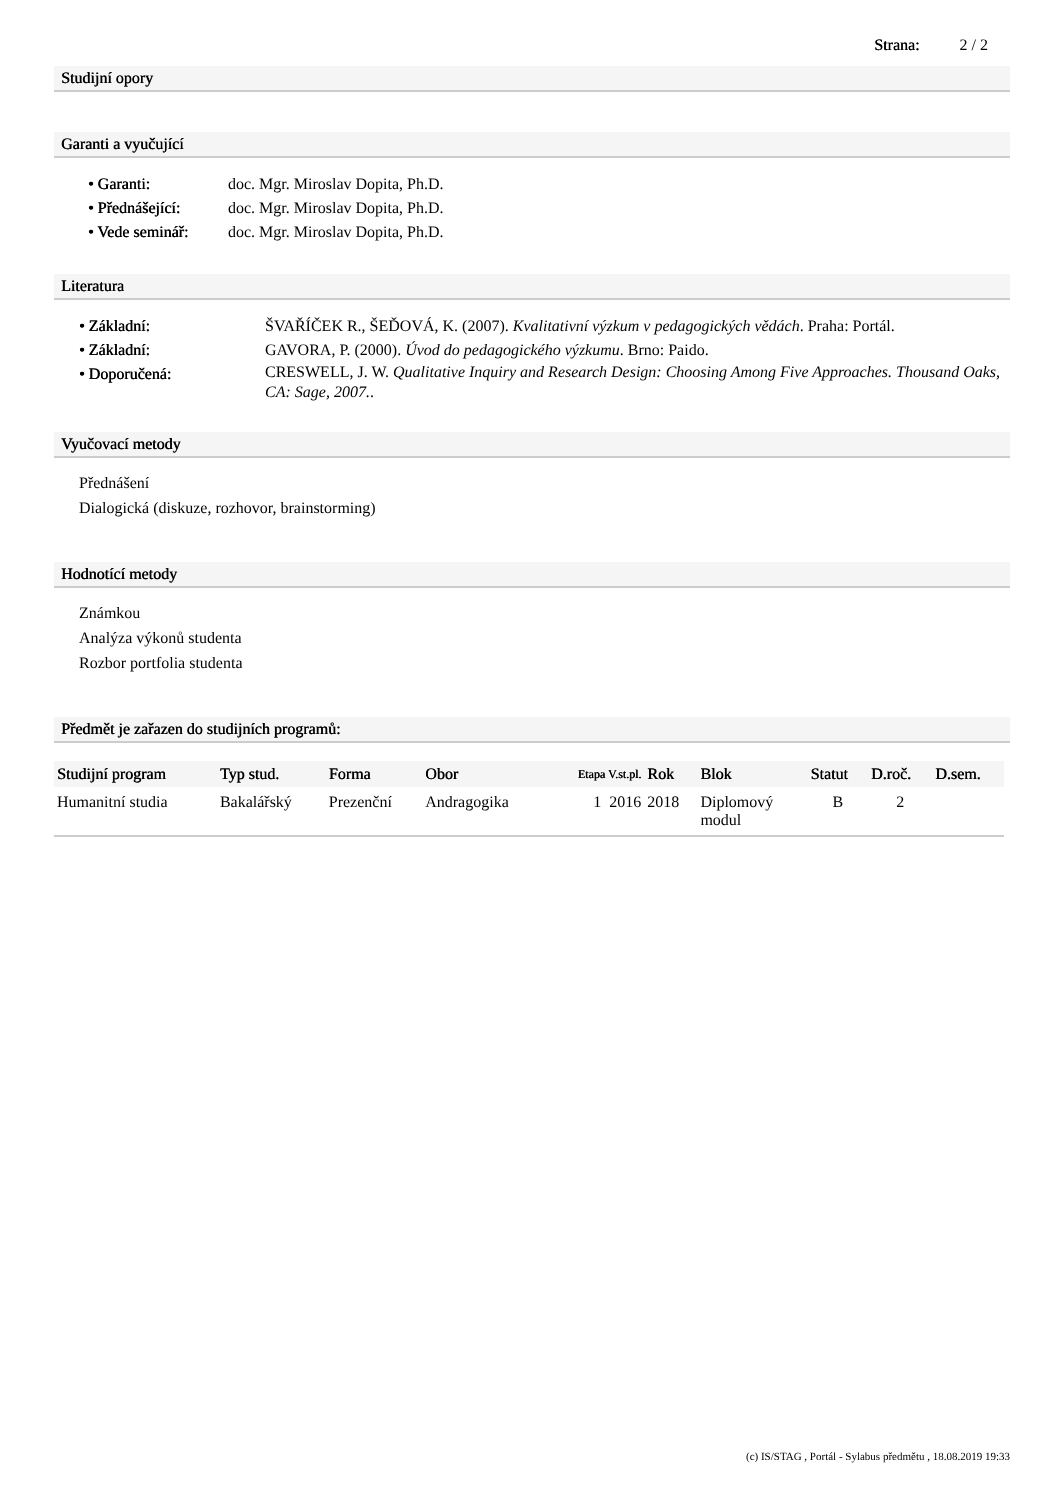Strana: 2 / 2
Studijní opory
Garanti a vyučující
• Garanti: doc. Mgr. Miroslav Dopita, Ph.D.
• Přednášející: doc. Mgr. Miroslav Dopita, Ph.D.
• Vede seminář: doc. Mgr. Miroslav Dopita, Ph.D.
Literatura
• Základní: ŠVAŘÍČEK R., ŠEĎOVÁ, K. (2007). Kvalitativní výzkum v pedagogických vědách. Praha: Portál.
• Základní: GAVORA, P. (2000). Úvod do pedagogického výzkumu. Brno: Paido.
• Doporučená: CRESWELL, J. W. Qualitative Inquiry and Research Design: Choosing Among Five Approaches. Thousand Oaks, CA: Sage, 2007..
Vyučovací metody
Přednášení
Dialogická (diskuze, rozhovor, brainstorming)
Hodnotící metody
Známkou
Analýza výkonů studenta
Rozbor portfolia studenta
Předmět je zařazen do studijních programů:
| Studijní program | Typ stud. | Forma | Obor | Etapa V.st.pl. | Rok | Blok | Statut | D.roč. | D.sem. |
| --- | --- | --- | --- | --- | --- | --- | --- | --- | --- |
| Humanitní studia | Bakalářský | Prezenční | Andragogika | 1 2016 | 2018 | Diplomový modul | B | 2 | |
(c) IS/STAG , Portál - Sylabus předmětu , 18.08.2019 19:33